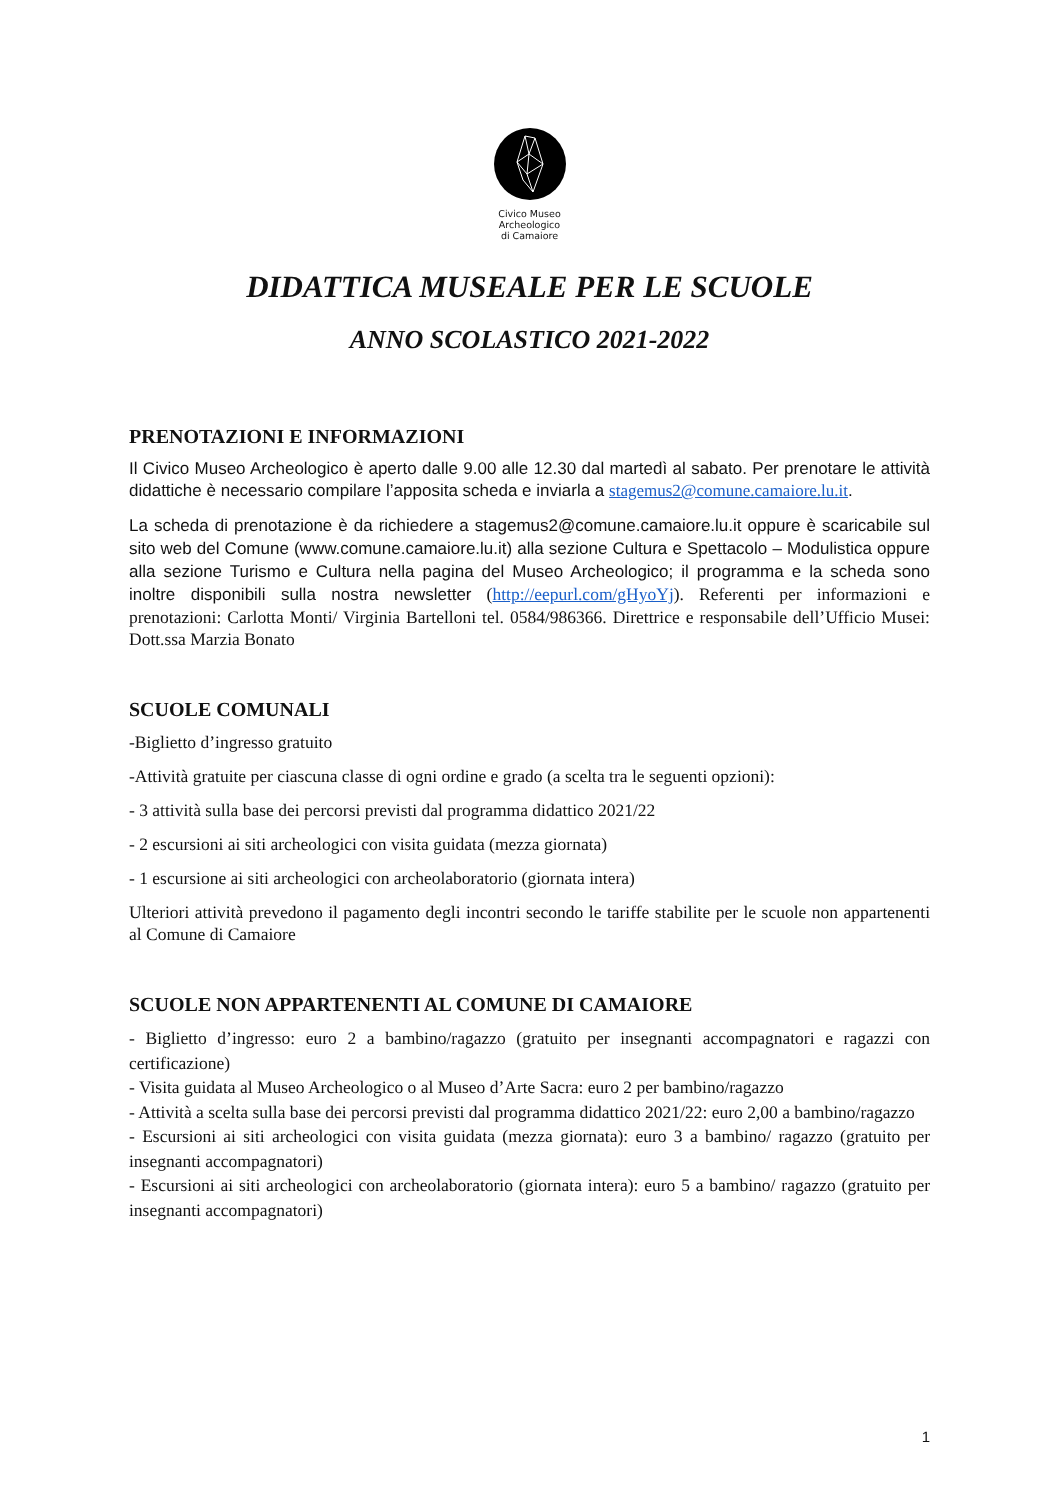Civico Museo
Archeologico
di Camaiore
DIDATTICA MUSEALE PER LE SCUOLE
ANNO SCOLASTICO 2021-2022
PRENOTAZIONI E INFORMAZIONI
Il Civico Museo Archeologico è aperto dalle 9.00 alle 12.30 dal martedì al sabato. Per prenotare le attività didattiche è necessario compilare l’apposita scheda e inviarla a stagemus2@comune.camaiore.lu.it.
La scheda di prenotazione è da richiedere a stagemus2@comune.camaiore.lu.it oppure è scaricabile sul sito web del Comune (www.comune.camaiore.lu.it) alla sezione Cultura e Spettacolo – Modulistica oppure alla sezione Turismo e Cultura nella pagina del Museo Archeologico; il programma e la scheda sono inoltre disponibili sulla nostra newsletter (http://eepurl.com/gHyoYj). Referenti per informazioni e prenotazioni: Carlotta Monti/ Virginia Bartelloni tel. 0584/986366. Direttrice e responsabile dell’Ufficio Musei: Dott.ssa Marzia Bonato
SCUOLE COMUNALI
-Biglietto d’ingresso gratuito
-Attività gratuite per ciascuna classe di ogni ordine e grado (a scelta tra le seguenti opzioni):
- 3 attività sulla base dei percorsi previsti dal programma didattico 2021/22
- 2 escursioni ai siti archeologici con visita guidata (mezza giornata)
- 1 escursione ai siti archeologici con archeolaboratorio (giornata intera)
Ulteriori attività prevedono il pagamento degli incontri secondo le tariffe stabilite per le scuole non appartenenti al Comune di Camaiore
SCUOLE NON APPARTENENTI AL COMUNE DI CAMAIORE
- Biglietto d’ingresso: euro 2 a bambino/ragazzo (gratuito per insegnanti accompagnatori e ragazzi con certificazione)
- Visita guidata al Museo Archeologico o al Museo d’Arte Sacra: euro 2 per bambino/ragazzo
- Attività a scelta sulla base dei percorsi previsti dal programma didattico 2021/22: euro 2,00 a bambino/ragazzo
- Escursioni ai siti archeologici con visita guidata (mezza giornata): euro 3 a bambino/ ragazzo (gratuito per insegnanti accompagnatori)
- Escursioni ai siti archeologici con archeolaboratorio (giornata intera): euro 5 a bambino/ ragazzo (gratuito per insegnanti accompagnatori)
1